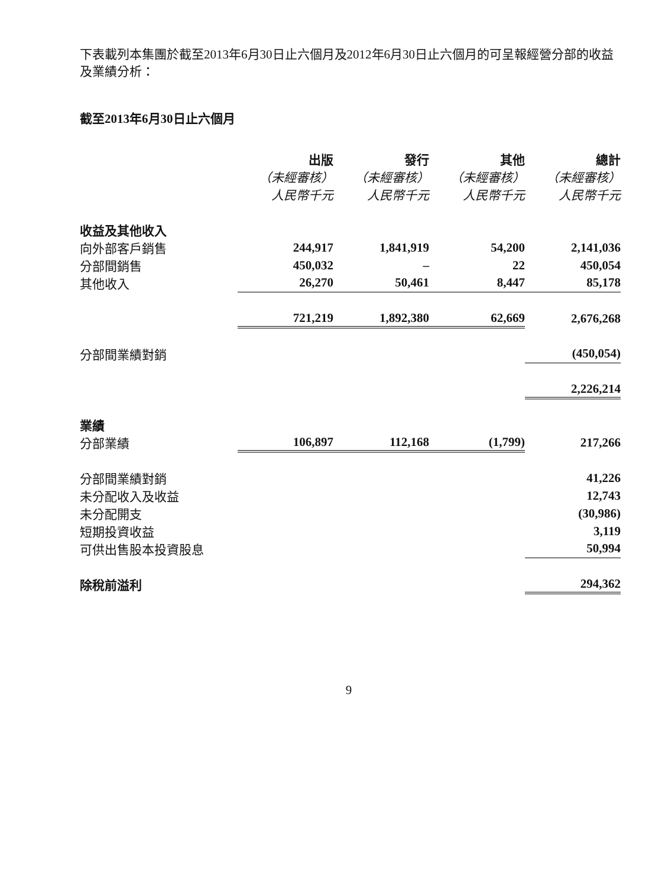下表載列本集團於截至2013年6月30日止六個月及2012年6月30日止六個月的可呈報經營分部的收益及業績分析：
截至2013年6月30日止六個月
| | 出版 | 發行 | 其他 | 總計 |
| | （未經審核） | （未經審核） | （未經審核） | （未經審核） |
| | 人民幣千元 | 人民幣千元 | 人民幣千元 | 人民幣千元 |
| 收益及其他收入 | | | | |
| 向外部客戶銷售 | 244,917 | 1,841,919 | 54,200 | 2,141,036 |
| 分部間銷售 | 450,032 | – | 22 | 450,054 |
| 其他收入 | 26,270 | 50,461 | 8,447 | 85,178 |
| | 721,219 | 1,892,380 | 62,669 | 2,676,268 |
| 分部間業績對銷 | | | | (450,054) |
| | | | | 2,226,214 |
| 業績 | | | | |
| 分部業績 | 106,897 | 112,168 | (1,799) | 217,266 |
| 分部間業績對銷 | | | | 41,226 |
| 未分配收入及收益 | | | | 12,743 |
| 未分配開支 | | | | (30,986) |
| 短期投資收益 | | | | 3,119 |
| 可供出售股本投資股息 | | | | 50,994 |
| 除稅前溢利 | | | | 294,362 |
9